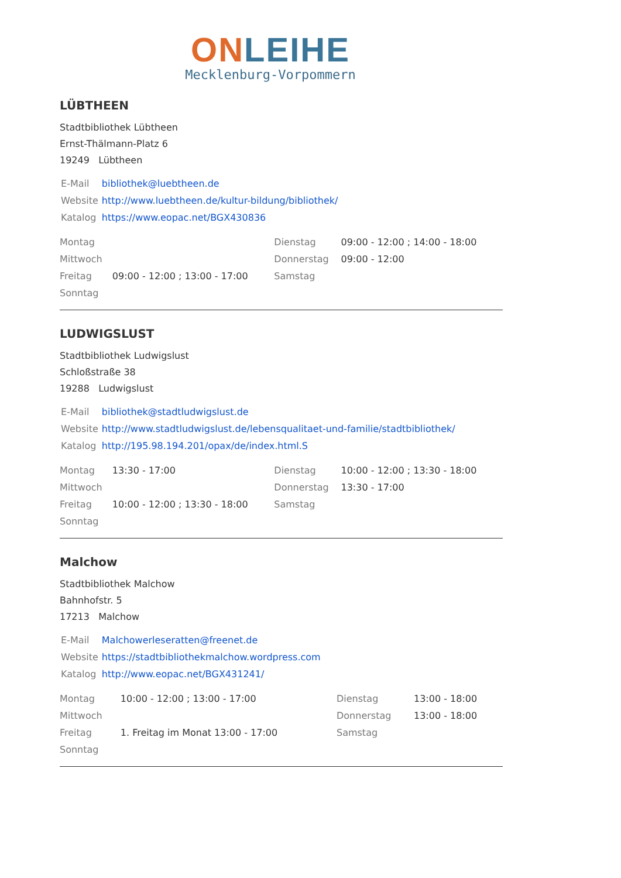ON LEIHE
Mecklenburg-Vorpommern
LÜBTHEEN
Stadtbibliothek Lübtheen
Ernst-Thälmann-Platz 6
19249 Lübtheen
| E-Mail | bibliothek@luebtheen.de |
| Website | http://www.luebtheen.de/kultur-bildung/bibliothek/ |
| Katalog | https://www.eopac.net/BGX430836 |
| Montag | | Dienstag | 09:00 - 12:00 ; 14:00 - 18:00 |
| Mittwoch | | Donnerstag | 09:00 - 12:00 |
| Freitag | 09:00 - 12:00 ; 13:00 - 17:00 | Samstag | |
| Sonntag | | | |
LUDWIGSLUST
Stadtbibliothek Ludwigslust
Schloßstraße 38
19288 Ludwigslust
| E-Mail | bibliothek@stadtludwigslust.de |
| Website | http://www.stadtludwigslust.de/lebensqualitaet-und-familie/stadtbibliothek/ |
| Katalog | http://195.98.194.201/opax/de/index.html.S |
| Montag | 13:30 - 17:00 | Dienstag | 10:00 - 12:00 ; 13:30 - 18:00 |
| Mittwoch | | Donnerstag | 13:30 - 17:00 |
| Freitag | 10:00 - 12:00 ; 13:30 - 18:00 | Samstag | |
| Sonntag | | | |
Malchow
Stadtbibliothek Malchow
Bahnhofstr. 5
17213 Malchow
| E-Mail | Malchowerleseratten@freenet.de |
| Website | https://stadtbibliothekmalchow.wordpress.com |
| Katalog | http://www.eopac.net/BGX431241/ |
| Montag | 10:00 - 12:00 ; 13:00 - 17:00 | Dienstag | 13:00 - 18:00 |
| Mittwoch | | Donnerstag | 13:00 - 18:00 |
| Freitag | 1. Freitag im Monat 13:00 - 17:00 | Samstag | |
| Sonntag | | | |